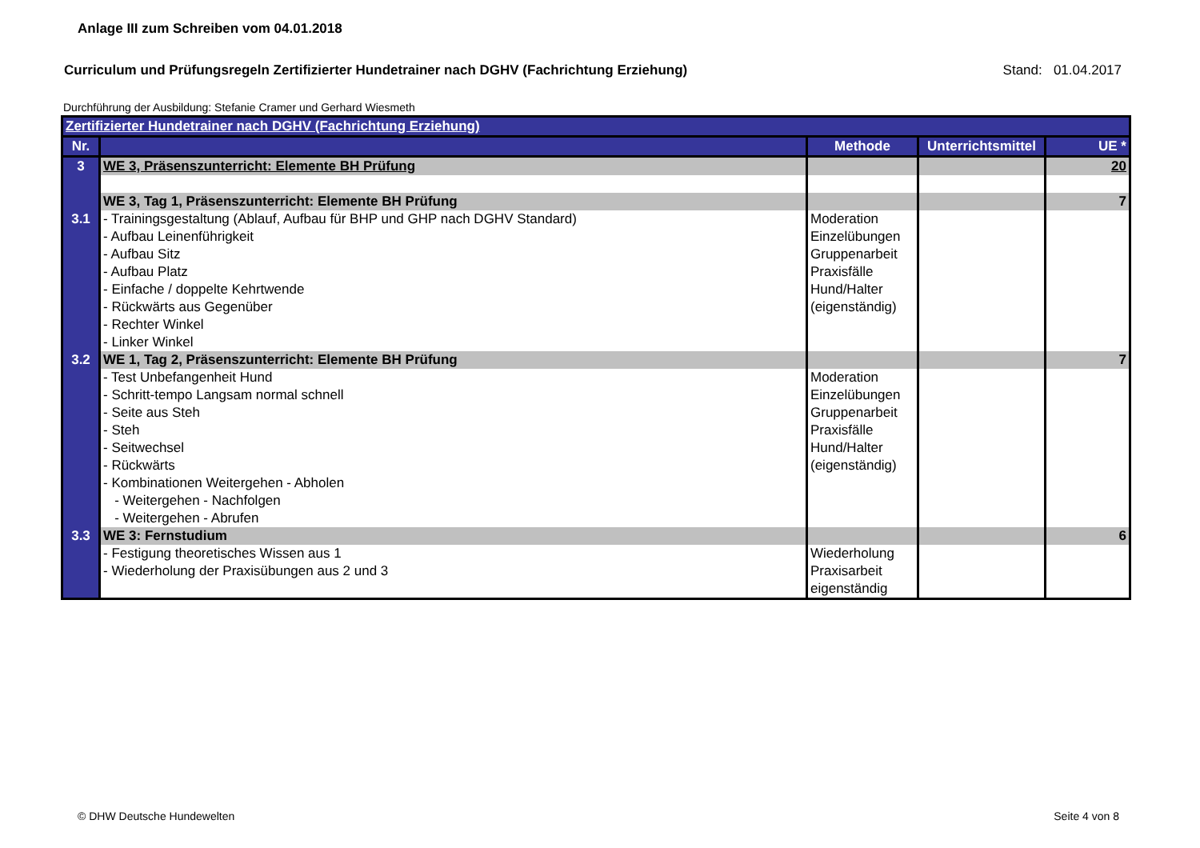Anlage III zum Schreiben vom 04.01.2018
Curriculum und Prüfungsregeln Zertifizierter Hundetrainer nach DGHV (Fachrichtung Erziehung) Stand: 01.04.2017
Durchführung der Ausbildung: Stefanie Cramer und Gerhard Wiesmeth
| Zertifizierter Hundetrainer nach DGHV (Fachrichtung Erziehung) | | | | |
| Nr. | | Methode | Unterrichtsmittel | UE * |
| 3 | WE 3, Präsenszunterricht: Elemente BH Prüfung | | | 20 |
| | WE 3, Tag 1, Präsenszunterricht: Elemente BH Prüfung | | | 7 |
| 3.1 | - Trainingsgestaltung (Ablauf, Aufbau für BHP und GHP nach DGHV Standard) - Aufbau Leinenführigkeit - Aufbau Sitz - Aufbau Platz - Einfache / doppelte Kehrtwende - Rückwärts aus Gegenüber - Rechter Winkel - Linker Winkel | Moderation Einzelübungen Gruppenarbeit Praxisfälle Hund/Halter (eigenständig) | | |
| 3.2 | WE 1, Tag 2, Präsenszunterricht: Elemente BH Prüfung | | | 7 |
| | - Test Unbefangenheit Hund - Schritt-tempo Langsam normal schnell - Seite aus Steh - Steh - Seitwechsel - Rückwärts - Kombinationen Weitergehen - Abholen - Weitergehen - Nachfolgen - Weitergehen - Abrufen | Moderation Einzelübungen Gruppenarbeit Praxisfälle Hund/Halter (eigenständig) | | |
| 3.3 | WE 3: Fernstudium | | | 6 |
| | - Festigung theoretisches Wissen aus 1 - Wiederholung der Praxisübungen aus 2 und 3 | Wiederholung Praxisarbeit eigenständig | | |
© DHW Deutsche Hundewelten Seite 4 von 8